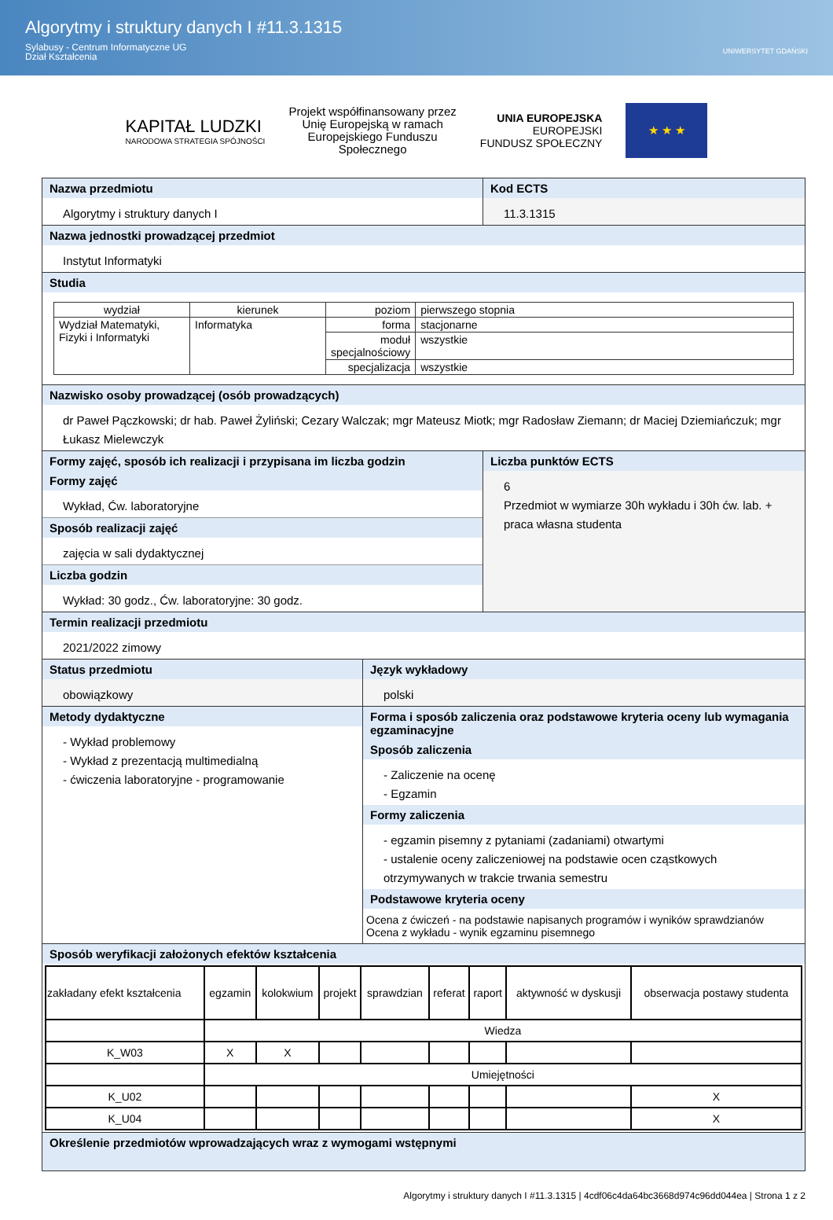Algorytmy i struktury danych I #11.3.1315
Sylabusy - Centrum Informatyczne UG
Dział Kształcenia
UNIWERSYTET GDAŃSKI
KAPITAŁ LUDZKI
NARODOWA STRATEGIA SPÓJNOŚCI
Projekt współfinansowany przez
Unię Europejską w ramach
Europejskiego Funduszu
Społecznego
UNIA EUROPEJSKA
EUROPEJSKI
FUNDUSZ SPOŁECZNY
★ ★ ★
Nazwa przedmiotu
Algorytmy i struktury danych I
Kod ECTS
11.3.1315
Nazwa jednostki prowadzącej przedmiot
Instytut Informatyki
Studia
| wydział | kierunek | poziom | pierwszego stopnia |
| Wydział Matematyki, Fizyki i Informatyki | Informatyka | forma | stacjonarne |
| | | moduł specjalnościowy | wszystkie |
| | | specjalizacja | wszystkie |
Nazwisko osoby prowadzącej (osób prowadzących)
dr Paweł Pączkowski; dr hab. Paweł Żyliński; Cezary Walczak; mgr Mateusz Miotk; mgr Radosław Ziemann; dr Maciej Dziemiańczuk; mgr Łukasz Mielewczyk
Formy zajęć, sposób ich realizacji i przypisana im liczba godzin
Formy zajęć
Wykład, Ćw. laboratoryjne
Sposób realizacji zajęć
zajęcia w sali dydaktycznej
Liczba godzin
Wykład: 30 godz., Ćw. laboratoryjne: 30 godz.
Liczba punktów ECTS
6
Przedmiot w wymiarze 30h wykładu i 30h ćw. lab. + praca własna studenta
Termin realizacji przedmiotu
2021/2022 zimowy
Status przedmiotu
obowiązkowy
Język wykładowy
polski
Metody dydaktyczne
- Wykład problemowy
- Wykład z prezentacją multimedialną
- ćwiczenia laboratoryjne - programowanie
Forma i sposób zaliczenia oraz podstawowe kryteria oceny lub wymagania egzaminacyjne
Sposób zaliczenia
- Zaliczenie na ocenę
- Egzamin
Formy zaliczenia
- egzamin pisemny z pytaniami (zadaniami) otwartymi
- ustalenie oceny zaliczeniowej na podstawie ocen cząstkowych otrzymywanych w trakcie trwania semestru
Podstawowe kryteria oceny
Ocena z ćwiczeń - na podstawie napisanych programów i wyników sprawdzianów
Ocena z wykładu - wynik egzaminu pisemnego
Sposób weryfikacji założonych efektów kształcenia
| zakładany efekt kształcenia | egzamin | kolokwium | projekt | sprawdzian | referat | raport | aktywność w dyskusji | obserwacja postawy studenta |
| | Wiedza | | | | | | | |
| K_W03 | X | X | | | | | | |
| | Umiejętności | | | | | | | |
| K_U02 | | | | | | | | X |
| K_U04 | | | | | | | | X |
Określenie przedmiotów wprowadzających wraz z wymogami wstępnymi
Algorytmy i struktury danych I #11.3.1315 | 4cdf06c4da64bc3668d974c96dd044ea | Strona 1 z 2